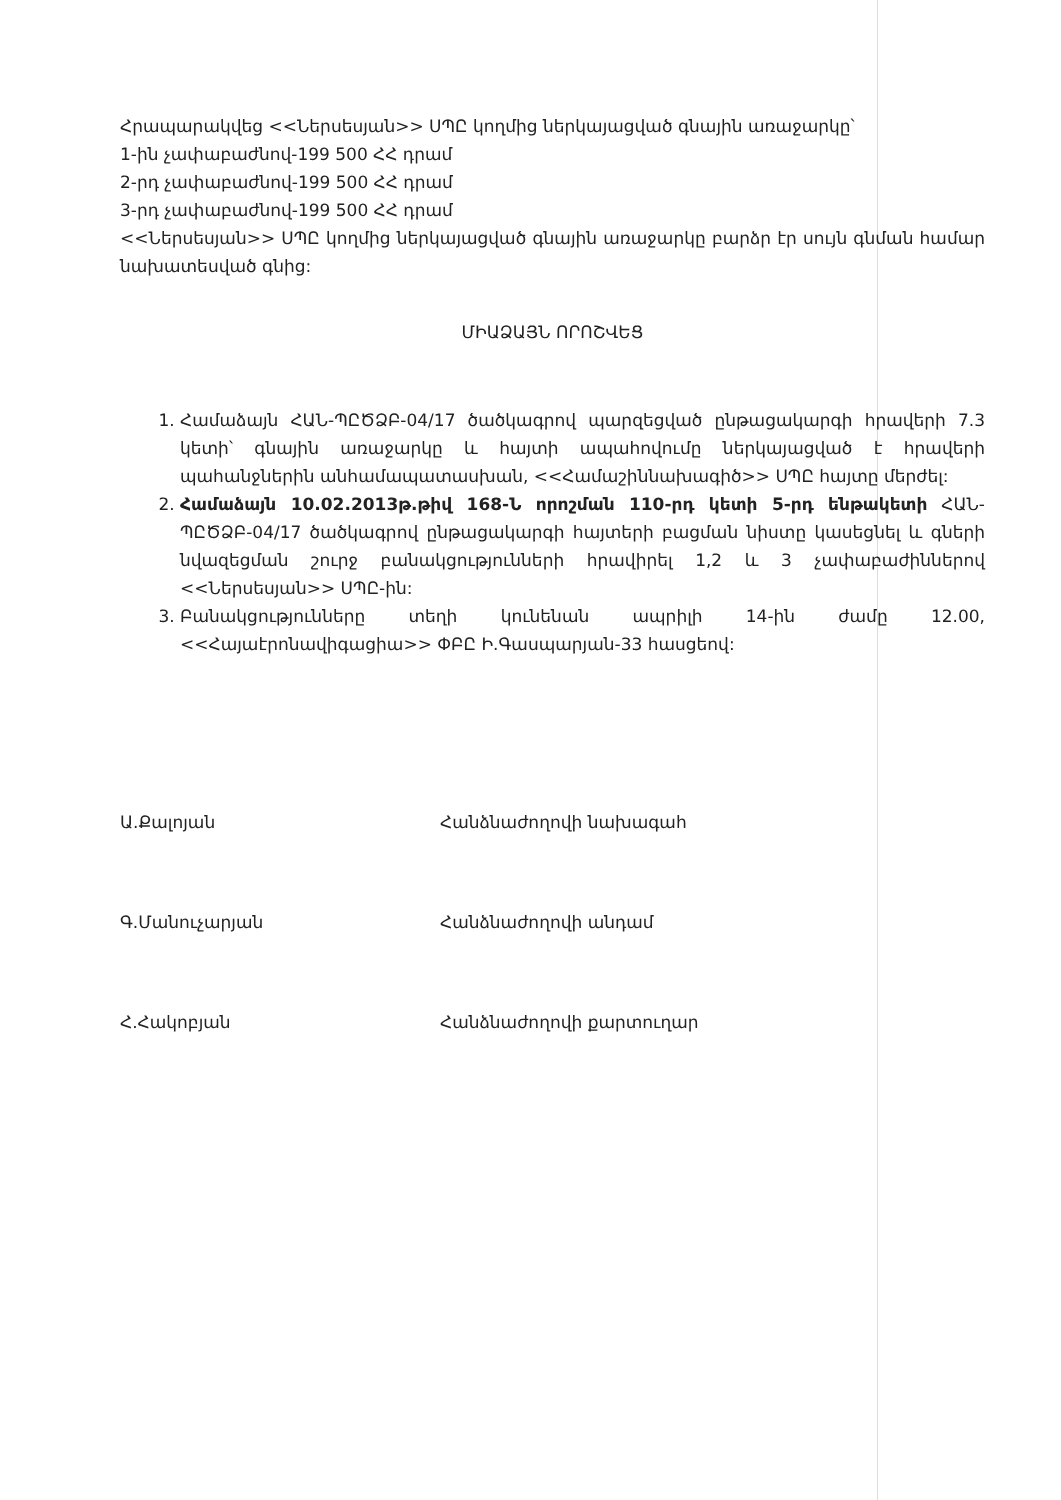Հրապարակվեց <<Ներսեսյան>> ՍՊԸ կողմից ներկայացված գնային առաջարկը՝
1-ին չափաբաժնով-199 500 ՀՀ դրամ
2-րդ չափաբաժնով-199 500 ՀՀ դրամ
3-րդ չափաբաժնով-199 500 ՀՀ դրամ
<<Ներսեսյան>> ՍՊԸ կողմից ներկայացված գնային առաջարկը բարձր էր սույն գնման համար նախատեսված գնից:
ՄԻԱՁԱՅՆ ՈՐՈՇՎԵՑ
1. Համաձայն ՀԱՆ-ՊԸԾՁԲ-04/17 ծածկագրով պարզեցված ընթացակարգի հրավերի 7.3 կետի՝ գնային առաջարկը և հայտի ապահովումը ներկայացված է հրավերի պահանջներին անհամապատասխան, <<Համաշիննախագիծ>> ՍՊԸ հայտը մերժել:
2. Համաձայն 10.02.2013թ.թիվ 168-Ն որոշման 110-րդ կետի 5-րդ ենթակետի ՀԱՆ-ՊԸԾՁԲ-04/17 ծածկագրով ընթացակարգի հայտերի բացման նիստը կասեցնել և գների նվազեցման շուրջ բանակցությունների հրավիրել 1,2 և 3 չափաբաժիններով <<Ներսեսյան>> ՍՊԸ-ին:
3. Բանակցությունները տեղի կունենան ապրիլի 14-ին ժամը 12.00, <<Հայաէրոնավիգացիա>> ՓԲԸ Ի.Գասպարյան-33 հասցեով:
Ա.Քալոյան Հանձնաժողովի նախագահ
Գ.Մանուչարյան Հանձնաժողովի անդամ
Հ.Հակոբյան Հանձնաժողովի քարտուղար